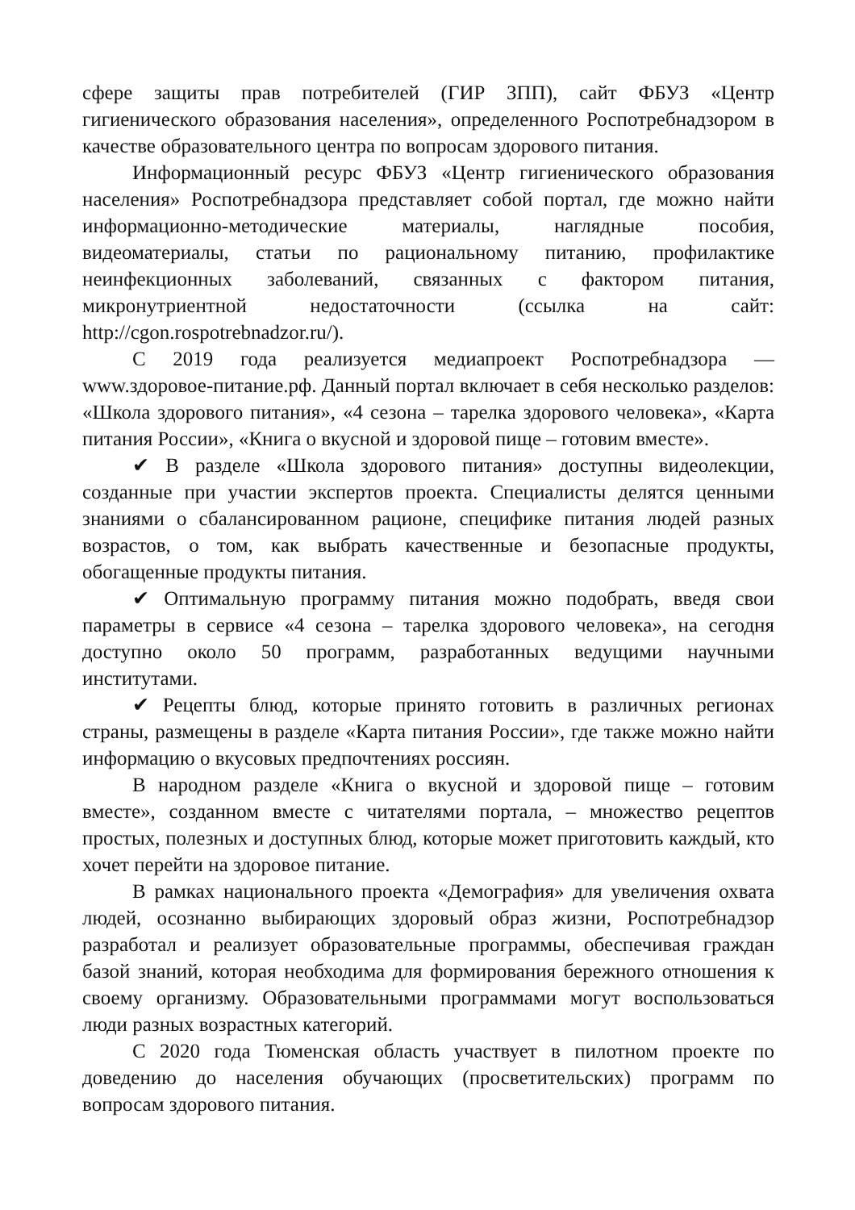сфере защиты прав потребителей (ГИР ЗПП), сайт ФБУЗ «Центр гигиенического образования населения», определенного Роспотребнадзором в качестве образовательного центра по вопросам здорового питания.
Информационный ресурс ФБУЗ «Центр гигиенического образования населения» Роспотребнадзора представляет собой портал, где можно найти информационно-методические материалы, наглядные пособия, видеоматериалы, статьи по рациональному питанию, профилактике неинфекционных заболеваний, связанных с фактором питания, микронутриентной недостаточности (ссылка на сайт: http://cgon.rospotrebnadzor.ru/).
С 2019 года реализуется медиапроект Роспотребнадзора — www.здоровое-питание.рф. Данный портал включает в себя несколько разделов: «Школа здорового питания», «4 сезона – тарелка здорового человека», «Карта питания России», «Книга о вкусной и здоровой пище – готовим вместе».
✔ В разделе «Школа здорового питания» доступны видеолекции, созданные при участии экспертов проекта. Специалисты делятся ценными знаниями о сбалансированном рационе, специфике питания людей разных возрастов, о том, как выбрать качественные и безопасные продукты, обогащенные продукты питания.
✔ Оптимальную программу питания можно подобрать, введя свои параметры в сервисе «4 сезона – тарелка здорового человека», на сегодня доступно около 50 программ, разработанных ведущими научными институтами.
✔ Рецепты блюд, которые принято готовить в различных регионах страны, размещены в разделе «Карта питания России», где также можно найти информацию о вкусовых предпочтениях россиян.
В народном разделе «Книга о вкусной и здоровой пище – готовим вместе», созданном вместе с читателями портала, – множество рецептов простых, полезных и доступных блюд, которые может приготовить каждый, кто хочет перейти на здоровое питание.
В рамках национального проекта «Демография» для увеличения охвата людей, осознанно выбирающих здоровый образ жизни, Роспотребнадзор разработал и реализует образовательные программы, обеспечивая граждан базой знаний, которая необходима для формирования бережного отношения к своему организму. Образовательными программами могут воспользоваться люди разных возрастных категорий.
С 2020 года Тюменская область участвует в пилотном проекте по доведению до населения обучающих (просветительских) программ по вопросам здорового питания.